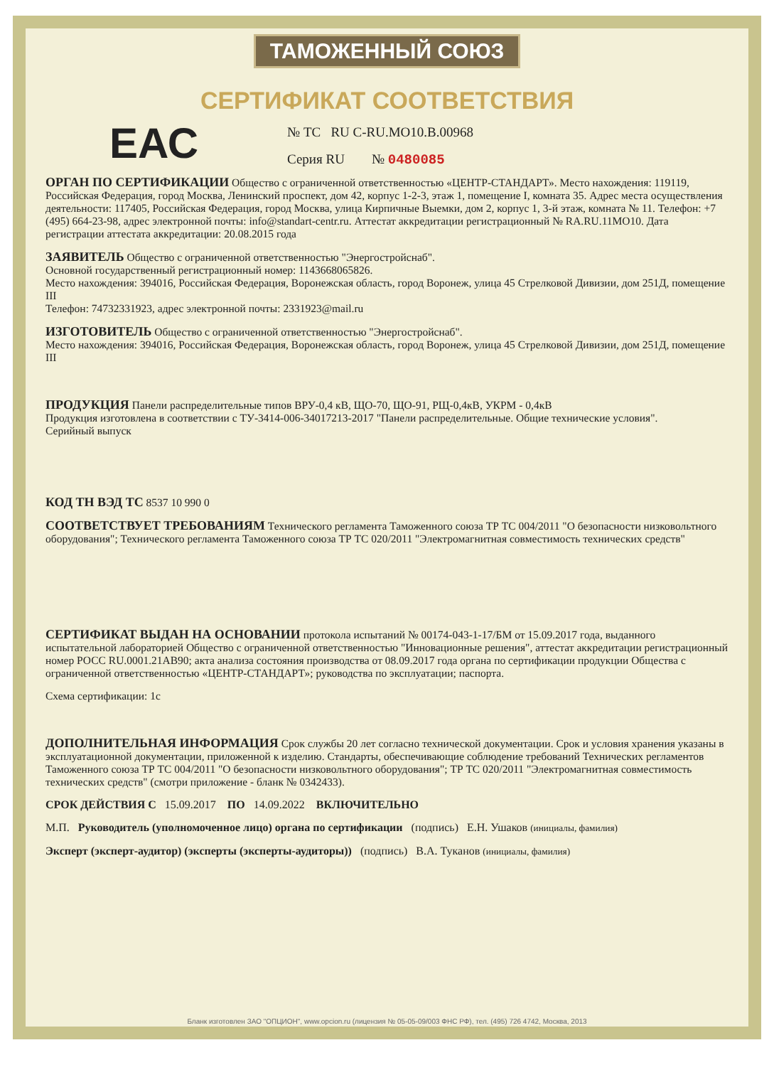ТАМОЖЕННЫЙ СОЮЗ
СЕРТИФИКАТ СООТВЕТСТВИЯ
ЕАС
№ ТС RU C-RU.МО10.В.00968
Серия RU № 0480085
ОРГАН ПО СЕРТИФИКАЦИИ Общество с ограниченной ответственностью «ЦЕНТР-СТАНДАРТ». Место нахождения: 119119, Российская Федерация, город Москва, Ленинский проспект, дом 42, корпус 1-2-3, этаж 1, помещение I, комната 35. Адрес места осуществления деятельности: 117405, Российская Федерация, город Москва, улица Кирпичные Выемки, дом 2, корпус 1, 3-й этаж, комната № 11. Телефон: +7 (495) 664-23-98, адрес электронной почты: info@standart-centr.ru. Аттестат аккредитации регистрационный № RA.RU.11МО10. Дата регистрации аттестата аккредитации: 20.08.2015 года
ЗАЯВИТЕЛЬ Общество с ограниченной ответственностью "Энергостройснаб".
Основной государственный регистрационный номер: 1143668065826.
Место нахождения: 394016, Российская Федерация, Воронежская область, город Воронеж, улица 45 Стрелковой Дивизии, дом 251Д, помещение III
Телефон: 74732331923, адрес электронной почты: 2331923@mail.ru
ИЗГОТОВИТЕЛЬ Общество с ограниченной ответственностью "Энергостройснаб".
Место нахождения: 394016, Российская Федерация, Воронежская область, город Воронеж, улица 45 Стрелковой Дивизии, дом 251Д, помещение III
ПРОДУКЦИЯ Панели распределительные типов ВРУ-0,4 кВ, ЩО-70, ЩО-91, РЩ-0,4кВ, УКРМ - 0,4кВ
Продукция изготовлена в соответствии с ТУ-3414-006-34017213-2017 "Панели распределительные. Общие технические условия".
Серийный выпуск
КОД ТН ВЭД ТС 8537 10 990 0
СООТВЕТСТВУЕТ ТРЕБОВАНИЯМ Технического регламента Таможенного союза ТР ТС 004/2011 "О безопасности низковольтного оборудования"; Технического регламента Таможенного союза ТР ТС 020/2011 "Электромагнитная совместимость технических средств"
СЕРТИФИКАТ ВЫДАН НА ОСНОВАНИИ протокола испытаний № 00174-043-1-17/БМ от 15.09.2017 года, выданного испытательной лабораторией Общество с ограниченной ответственностью "Инновационные решения", аттестат аккредитации регистрационный номер РОСС RU.0001.21АВ90; акта анализа состояния производства от 08.09.2017 года органа по сертификации продукции Общества с ограниченной ответственностью «ЦЕНТР-СТАНДАРТ»; руководства по эксплуатации; паспорта.
Схема сертификации: 1с
ДОПОЛНИТЕЛЬНАЯ ИНФОРМАЦИЯ Срок службы 20 лет согласно технической документации. Срок и условия хранения указаны в эксплуатационной документации, приложенной к изделию. Стандарты, обеспечивающие соблюдение требований Технических регламентов Таможенного союза ТР ТС 004/2011 "О безопасности низковольтного оборудования"; ТР ТС 020/2011 "Электромагнитная совместимость технических средств" (смотри приложение - бланк № 0342433).
СРОК ДЕЙСТВИЯ С 15.09.2017 ПО 14.09.2022 ВКЛЮЧИТЕЛЬНО
М.П. Руководитель (уполномоченное лицо) органа по сертификации (подпись) Е.Н. Ушаков (инициалы, фамилия)
Эксперт (эксперт-аудитор) (эксперты (эксперты-аудиторы)) (подпись) В.А. Туканов (инициалы, фамилия)
Бланк изготовлен ЗАО "ОПЦИОН", www.opcion.ru (лицензия № 05-05-09/003 ФНС РФ), тел. (495) 726 4742, Москва, 2013